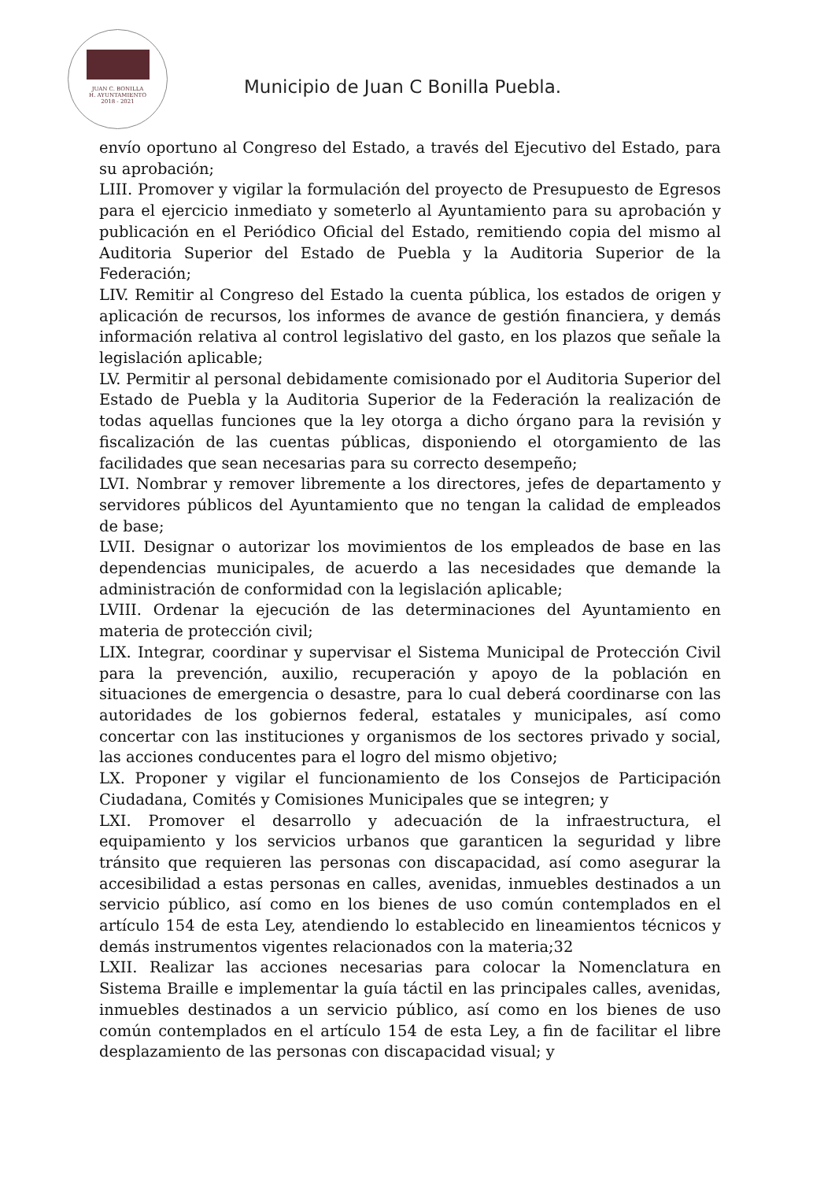JUAN C. BONILLA
H. AYUNTAMIENTO
2018 - 2021
Municipio de Juan C Bonilla Puebla.
envío oportuno al Congreso del Estado, a través del Ejecutivo del Estado, para su aprobación;
LIII. Promover y vigilar la formulación del proyecto de Presupuesto de Egresos para el ejercicio inmediato y someterlo al Ayuntamiento para su aprobación y publicación en el Periódico Oficial del Estado, remitiendo copia del mismo al Auditoria Superior del Estado de Puebla y la Auditoria Superior de la Federación;
LIV. Remitir al Congreso del Estado la cuenta pública, los estados de origen y aplicación de recursos, los informes de avance de gestión financiera, y demás información relativa al control legislativo del gasto, en los plazos que señale la legislación aplicable;
LV. Permitir al personal debidamente comisionado por el Auditoria Superior del Estado de Puebla y la Auditoria Superior de la Federación la realización de todas aquellas funciones que la ley otorga a dicho órgano para la revisión y fiscalización de las cuentas públicas, disponiendo el otorgamiento de las facilidades que sean necesarias para su correcto desempeño;
LVI. Nombrar y remover libremente a los directores, jefes de departamento y servidores públicos del Ayuntamiento que no tengan la calidad de empleados de base;
LVII. Designar o autorizar los movimientos de los empleados de base en las dependencias municipales, de acuerdo a las necesidades que demande la administración de conformidad con la legislación aplicable;
LVIII. Ordenar la ejecución de las determinaciones del Ayuntamiento en materia de protección civil;
LIX. Integrar, coordinar y supervisar el Sistema Municipal de Protección Civil para la prevención, auxilio, recuperación y apoyo de la población en situaciones de emergencia o desastre, para lo cual deberá coordinarse con las autoridades de los gobiernos federal, estatales y municipales, así como concertar con las instituciones y organismos de los sectores privado y social, las acciones conducentes para el logro del mismo objetivo;
LX. Proponer y vigilar el funcionamiento de los Consejos de Participación Ciudadana, Comités y Comisiones Municipales que se integren; y
LXI. Promover el desarrollo y adecuación de la infraestructura, el equipamiento y los servicios urbanos que garanticen la seguridad y libre tránsito que requieren las personas con discapacidad, así como asegurar la accesibilidad a estas personas en calles, avenidas, inmuebles destinados a un servicio público, así como en los bienes de uso común contemplados en el artículo 154 de esta Ley, atendiendo lo establecido en lineamientos técnicos y demás instrumentos vigentes relacionados con la materia;32
LXII. Realizar las acciones necesarias para colocar la Nomenclatura en Sistema Braille e implementar la guía táctil en las principales calles, avenidas, inmuebles destinados a un servicio público, así como en los bienes de uso común contemplados en el artículo 154 de esta Ley, a fin de facilitar el libre desplazamiento de las personas con discapacidad visual; y